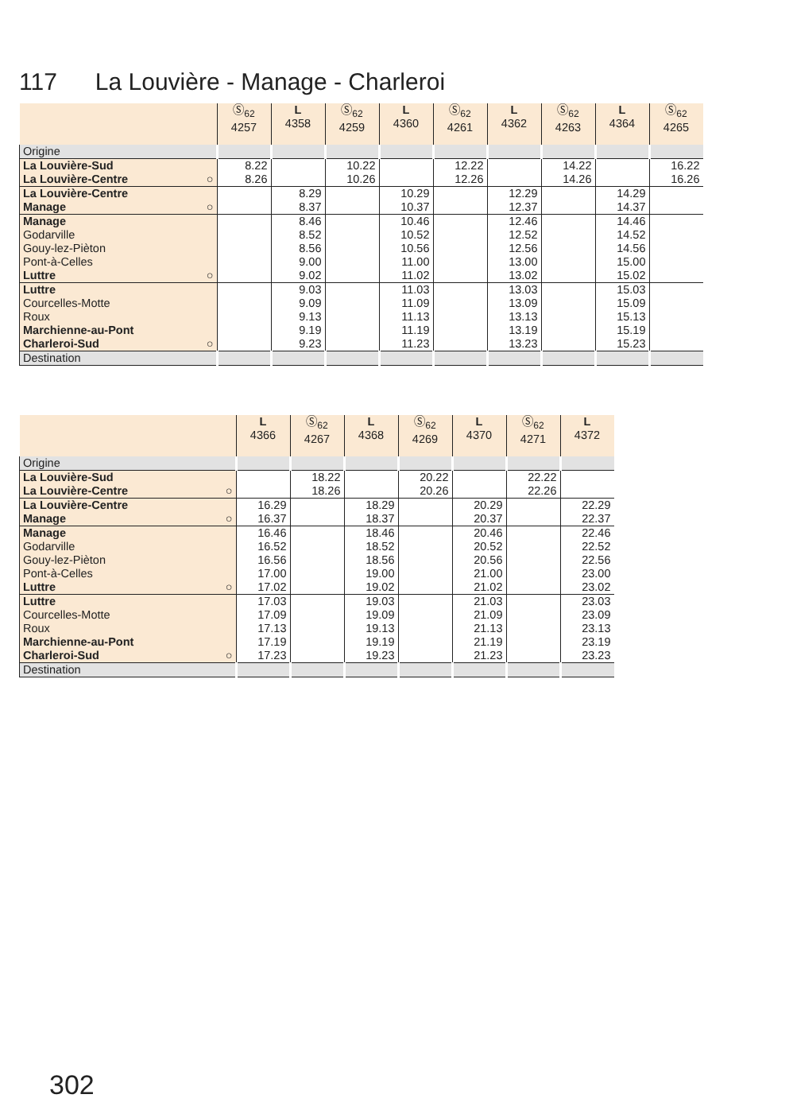117 La Louvière - Manage - Charleroi
| | Ⓢ<sub>62</sub> 4257 | L 4358 | Ⓢ<sub>62</sub> 4259 | L 4360 | Ⓢ<sub>62</sub> 4261 | L 4362 | Ⓢ<sub>62</sub> 4263 | L 4364 | Ⓢ<sub>62</sub> 4265 |
| --- | --- | --- | --- | --- | --- | --- | --- | --- | --- |
| Origine | | | | | | | | | |
| La Louvière-Sud | 8.22 | | 10.22 | | 12.22 | | 14.22 | | 16.22 |
| La Louvière-Centre ○ | 8.26 | | 10.26 | | 12.26 | | 14.26 | | 16.26 |
| La Louvière-Centre | | 8.29 | | 10.29 | | 12.29 | | 14.29 | |
| Manage ○ | | 8.37 | | 10.37 | | 12.37 | | 14.37 | |
| Manage | | 8.46 | | 10.46 | | 12.46 | | 14.46 | |
| Godarville | | 8.52 | | 10.52 | | 12.52 | | 14.52 | |
| Gouy-lez-Pièton | | 8.56 | | 10.56 | | 12.56 | | 14.56 | |
| Pont-à-Celles | | 9.00 | | 11.00 | | 13.00 | | 15.00 | |
| Luttre ○ | | 9.02 | | 11.02 | | 13.02 | | 15.02 | |
| Luttre | | 9.03 | | 11.03 | | 13.03 | | 15.03 | |
| Courcelles-Motte | | 9.09 | | 11.09 | | 13.09 | | 15.09 | |
| Roux | | 9.13 | | 11.13 | | 13.13 | | 15.13 | |
| Marchienne-au-Pont | | 9.19 | | 11.19 | | 13.19 | | 15.19 | |
| Charleroi-Sud ○ | | 9.23 | | 11.23 | | 13.23 | | 15.23 | |
| Destination | | | | | | | | | |
| | L 4366 | Ⓢ<sub>62</sub> 4267 | L 4368 | Ⓢ<sub>62</sub> 4269 | L 4370 | Ⓢ<sub>62</sub> 4271 | L 4372 |
| --- | --- | --- | --- | --- | --- | --- | --- |
| Origine | | | | | | | |
| La Louvière-Sud | | 18.22 | | 20.22 | | 22.22 | |
| La Louvière-Centre ○ | | 18.26 | | 20.26 | | 22.26 | |
| La Louvière-Centre | 16.29 | | 18.29 | | 20.29 | | 22.29 |
| Manage ○ | 16.37 | | 18.37 | | 20.37 | | 22.37 |
| Manage | 16.46 | | 18.46 | | 20.46 | | 22.46 |
| Godarville | 16.52 | | 18.52 | | 20.52 | | 22.52 |
| Gouy-lez-Pièton | 16.56 | | 18.56 | | 20.56 | | 22.56 |
| Pont-à-Celles | 17.00 | | 19.00 | | 21.00 | | 23.00 |
| Luttre ○ | 17.02 | | 19.02 | | 21.02 | | 23.02 |
| Luttre | 17.03 | | 19.03 | | 21.03 | | 23.03 |
| Courcelles-Motte | 17.09 | | 19.09 | | 21.09 | | 23.09 |
| Roux | 17.13 | | 19.13 | | 21.13 | | 23.13 |
| Marchienne-au-Pont | 17.19 | | 19.19 | | 21.19 | | 23.19 |
| Charleroi-Sud ○ | 17.23 | | 19.23 | | 21.23 | | 23.23 |
| Destination | | | | | | | |
302